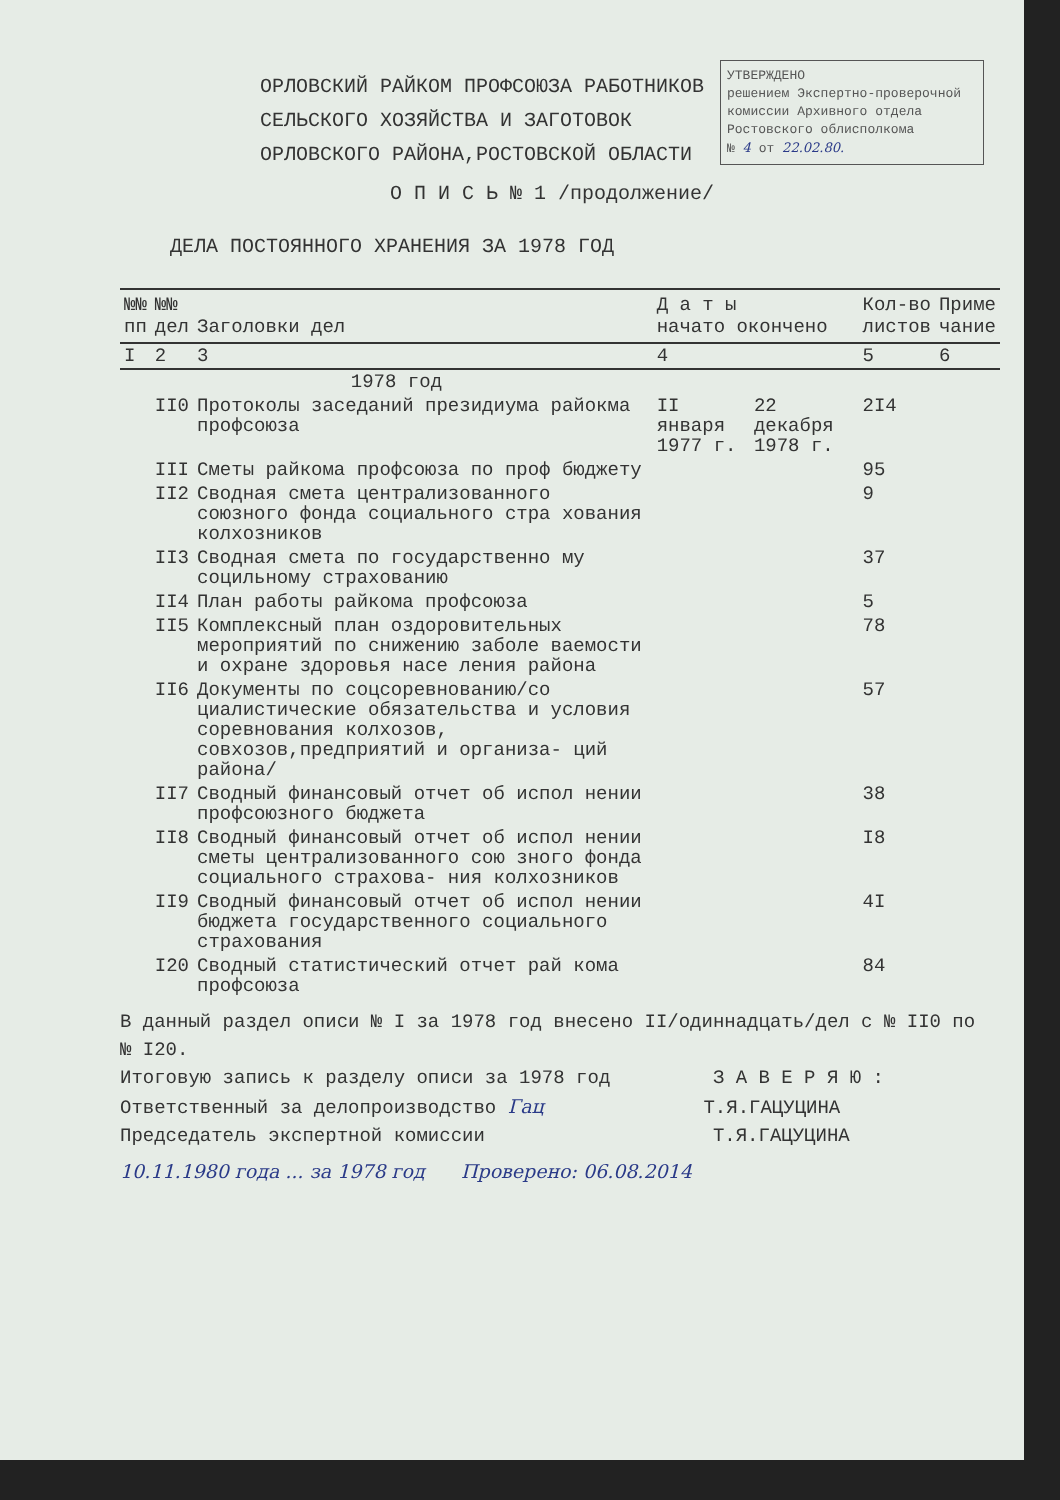УТВЕРЖДЕНО
решением Экспертно-проверочной комиссии Архивного отдела Ростовского облисполкома
№ 4 от 22.02.80.
ОРЛОВСКИЙ РАЙКОМ ПРОФСОЮЗА РАБОТНИКОВ
СЕЛЬСКОГО ХОЗЯЙСТВА И ЗАГОТОВОК
ОРЛОВСКОГО РАЙОНА,РОСТОВСКОЙ ОБЛАСТИ
О П И С Ь № 1 /продолжение/
ДЕЛА ПОСТОЯННОГО ХРАНЕНИЯ ЗА 1978 ГОД
| №№ пп | №№ дел | Заголовки дел | Д а т ы начато окончено | | Кол-во листов | Приме чание |
| --- | --- | --- | --- | --- | --- | --- |
| I | 2 | 3 | 4 | | 5 | 6 |
| | 1978 год | | | | | |
| | II0 | Протоколы заседаний президиума райокма профсоюза | II января 1977 г. | 22 декабря 1978 г. | 2I4 | |
| | III | Сметы райкома профсоюза по проф бюджету | | | 95 | |
| | II2 | Сводная смета централизованного союзного фонда социального стра хования колхозников | | | 9 | |
| | II3 | Сводная смета по государственно му социльному страхованию | | | 37 | |
| | II4 | План работы райкома профсоюза | | | 5 | |
| | II5 | Комплексный план оздоровительных мероприятий по снижению заболе ваемости и охране здоровья насе ления района | | | 78 | |
| | II6 | Документы по соцсоревнованию/со циалистические обязательства и условия соревнования колхозов, совхозов,предприятий и организа- ций района/ | | | 57 | |
| | II7 | Сводный финансовый отчет об испол нении профсоюзного бюджета | | | 38 | |
| | II8 | Сводный финансовый отчет об испол нении сметы централизованного сою зного фонда социального страхова- ния колхозников | | | I8 | |
| | II9 | Сводный финансовый отчет об испол нении бюджета государственного социального страхования | | | 4I | |
| | I20 | Сводный статистический отчет рай кома профсоюза | | | 84 | |
В данный раздел описи № I за 1978 год внесено II/одиннадцать/дел с № II0 по № I20.
Итоговую запись к разделу описи за 1978 год З А В Е Р Я Ю :
Ответственный за делопроизводство Гац Т.Я.ГАЦУЦИНА
Председатель экспертной комиссии Т.Я.ГАЦУЦИНА
10.11.1980 года ... за 1978 год Проверено: 06.08.2014